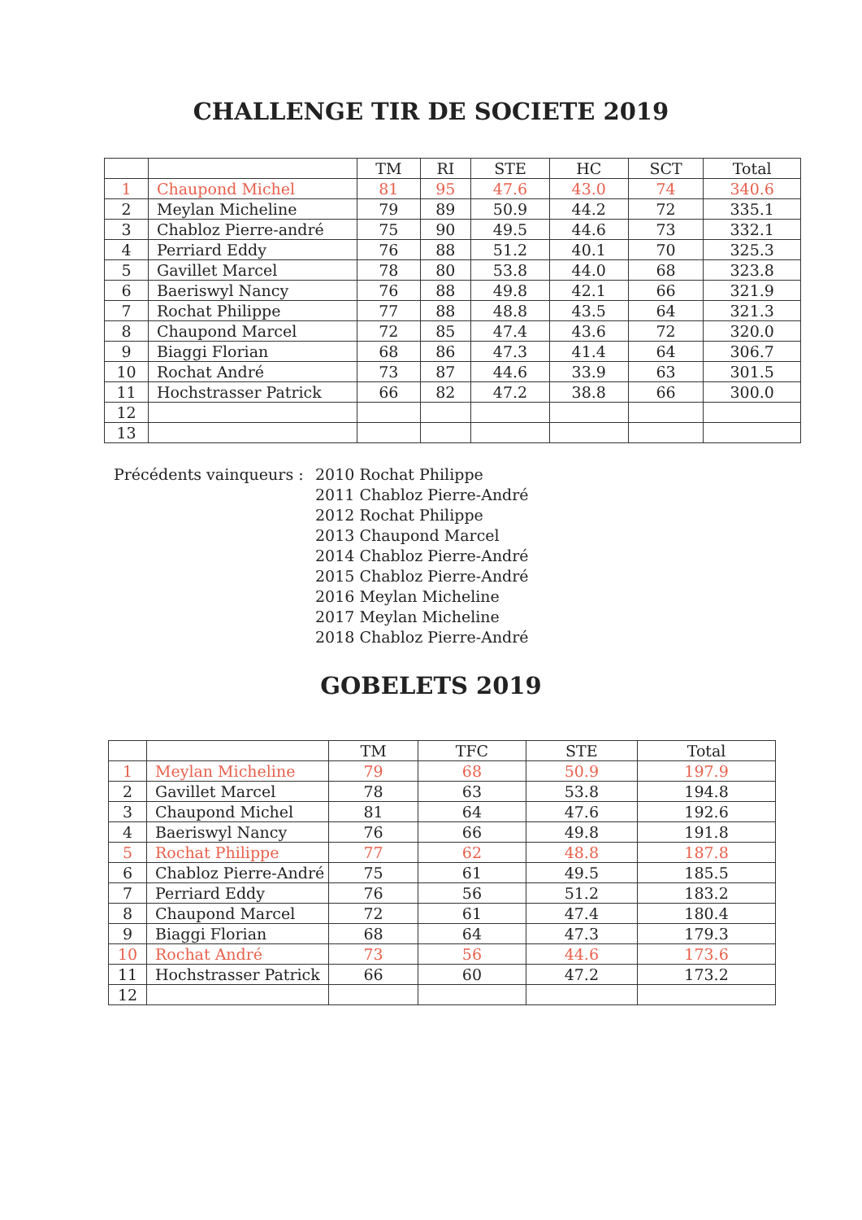CHALLENGE TIR DE SOCIETE 2019
| | | TM | RI | STE | HC | SCT | Total |
| --- | --- | --- | --- | --- | --- | --- | --- |
| 1 | Chaupond Michel | 81 | 95 | 47.6 | 43.0 | 74 | 340.6 |
| 2 | Meylan Micheline | 79 | 89 | 50.9 | 44.2 | 72 | 335.1 |
| 3 | Chabloz Pierre-andré | 75 | 90 | 49.5 | 44.6 | 73 | 332.1 |
| 4 | Perriard Eddy | 76 | 88 | 51.2 | 40.1 | 70 | 325.3 |
| 5 | Gavillet Marcel | 78 | 80 | 53.8 | 44.0 | 68 | 323.8 |
| 6 | Baeriswyl Nancy | 76 | 88 | 49.8 | 42.1 | 66 | 321.9 |
| 7 | Rochat Philippe | 77 | 88 | 48.8 | 43.5 | 64 | 321.3 |
| 8 | Chaupond Marcel | 72 | 85 | 47.4 | 43.6 | 72 | 320.0 |
| 9 | Biaggi Florian | 68 | 86 | 47.3 | 41.4 | 64 | 306.7 |
| 10 | Rochat André | 73 | 87 | 44.6 | 33.9 | 63 | 301.5 |
| 11 | Hochstrasser Patrick | 66 | 82 | 47.2 | 38.8 | 66 | 300.0 |
| 12 | | | | | | | |
| 13 | | | | | | | |
Précédents vainqueurs :
2010 Rochat Philippe
2011 Chabloz Pierre-André
2012 Rochat Philippe
2013 Chaupond Marcel
2014 Chabloz Pierre-André
2015 Chabloz Pierre-André
2016 Meylan Micheline
2017 Meylan Micheline
2018 Chabloz Pierre-André
GOBELETS 2019
| | | TM | TFC | STE | Total |
| --- | --- | --- | --- | --- | --- |
| 1 | Meylan Micheline | 79 | 68 | 50.9 | 197.9 |
| 2 | Gavillet Marcel | 78 | 63 | 53.8 | 194.8 |
| 3 | Chaupond Michel | 81 | 64 | 47.6 | 192.6 |
| 4 | Baeriswyl Nancy | 76 | 66 | 49.8 | 191.8 |
| 5 | Rochat Philippe | 77 | 62 | 48.8 | 187.8 |
| 6 | Chabloz Pierre-André | 75 | 61 | 49.5 | 185.5 |
| 7 | Perriard Eddy | 76 | 56 | 51.2 | 183.2 |
| 8 | Chaupond Marcel | 72 | 61 | 47.4 | 180.4 |
| 9 | Biaggi Florian | 68 | 64 | 47.3 | 179.3 |
| 10 | Rochat André | 73 | 56 | 44.6 | 173.6 |
| 11 | Hochstrasser Patrick | 66 | 60 | 47.2 | 173.2 |
| 12 | | | | | |